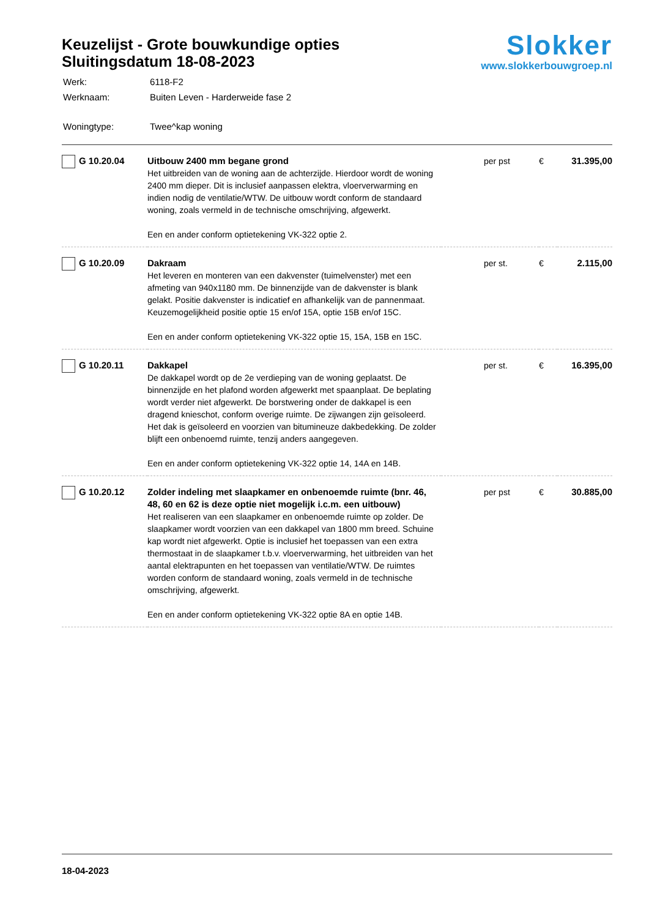Keuzelijst - Grote bouwkundige opties
Sluitingsdatum 18-08-2023
| Werk: | 6118-F2 |
| Werknaam: | Buiten Leven - Harderweide fase 2 |
| Woningtype: | Twee^kap woning |
Slokker
www.slokkerbouwgroep.nl
| G 10.20.04 | Uitbouw 2400 mm begane grond Het uitbreiden van de woning aan de achterzijde. Hierdoor wordt de woning 2400 mm dieper. Dit is inclusief aanpassen elektra, vloerverwarming en indien nodig de ventilatie/WTW. De uitbouw wordt conform de standaard woning, zoals vermeld in de technische omschrijving, afgewerkt. Een en ander conform optietekening VK-322 optie 2. | per pst | € | 31.395,00 |
| G 10.20.09 | Dakraam Het leveren en monteren van een dakvenster (tuimelvenster) met een afmeting van 940x1180 mm. De binnenzijde van de dakvenster is blank gelakt. Positie dakvenster is indicatief en afhankelijk van de pannenmaat. Keuzemogelijkheid positie optie 15 en/of 15A, optie 15B en/of 15C. Een en ander conform optietekening VK-322 optie 15, 15A, 15B en 15C. | per st. | € | 2.115,00 |
| G 10.20.11 | Dakkapel De dakkapel wordt op de 2e verdieping van de woning geplaatst. De binnenzijde en het plafond worden afgewerkt met spaanplaat. De beplating wordt verder niet afgewerkt. De borstwering onder de dakkapel is een dragend knieschot, conform overige ruimte. De zijwangen zijn geïsoleerd. Het dak is geïsoleerd en voorzien van bitumineuze dakbedekking. De zolder blijft een onbenoemd ruimte, tenzij anders aangegeven. Een en ander conform optietekening VK-322 optie 14, 14A en 14B. | per st. | € | 16.395,00 |
| G 10.20.12 | Zolder indeling met slaapkamer en onbenoemde ruimte (bnr. 46, 48, 60 en 62 is deze optie niet mogelijk i.c.m. een uitbouw) Het realiseren van een slaapkamer en onbenoemde ruimte op zolder. De slaapkamer wordt voorzien van een dakkapel van 1800 mm breed. Schuine kap wordt niet afgewerkt. Optie is inclusief het toepassen van een extra thermostaat in de slaapkamer t.b.v. vloerverwarming, het uitbreiden van het aantal elektrapunten en het toepassen van ventilatie/WTW. De ruimtes worden conform de standaard woning, zoals vermeld in de technische omschrijving, afgewerkt. Een en ander conform optietekening VK-322 optie 8A en optie 14B. | per pst | € | 30.885,00 |
18-04-2023